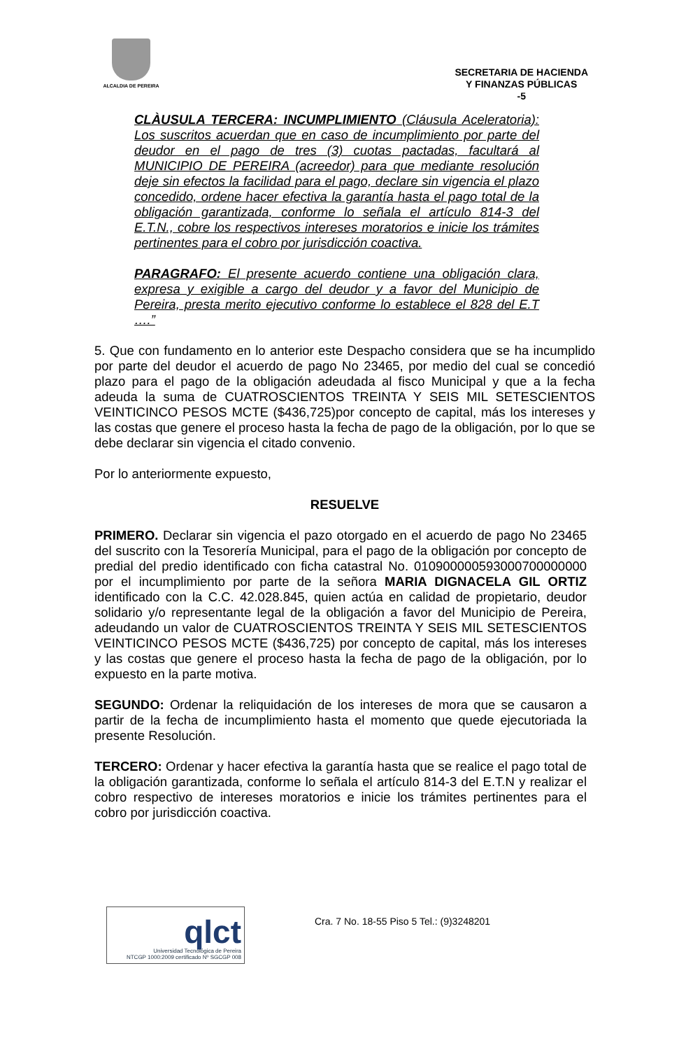ALCALDIA DE PEREIRA
SECRETARIA DE HACIENDA
Y FINANZAS PÚBLICAS
-5
CLÀUSULA TERCERA: INCUMPLIMIENTO (Cláusula Aceleratoria): Los suscritos acuerdan que en caso de incumplimiento por parte del deudor en el pago de tres (3) cuotas pactadas, facultará al MUNICIPIO DE PEREIRA (acreedor) para que mediante resolución deje sin efectos la facilidad para el pago, declare sin vigencia el plazo concedido, ordene hacer efectiva la garantía hasta el pago total de la obligación garantizada, conforme lo señala el artículo 814-3 del E.T.N., cobre los respectivos intereses moratorios e inicie los trámites pertinentes para el cobro por jurisdicción coactiva.
PARAGRAFO: El presente acuerdo contiene una obligación clara, expresa y exigible a cargo del deudor y a favor del Municipio de Pereira, presta merito ejecutivo conforme lo establece el 828 del E.T ….”
5. Que con fundamento en lo anterior este Despacho considera que se ha incumplido por parte del deudor el acuerdo de pago No 23465, por medio del cual se concedió plazo para el pago de la obligación adeudada al fisco Municipal y que a la fecha adeuda la suma de CUATROSCIENTOS TREINTA Y SEIS MIL SETESCIENTOS VEINTICINCO PESOS MCTE ($436,725)por concepto de capital, más los intereses y las costas que genere el proceso hasta la fecha de pago de la obligación, por lo que se debe declarar sin vigencia el citado convenio.
Por lo anteriormente expuesto,
RESUELVE
PRIMERO. Declarar sin vigencia el pazo otorgado en el acuerdo de pago No 23465 del suscrito con la Tesorería Municipal, para el pago de la obligación por concepto de predial del predio identificado con ficha catastral No. 010900000593000700000000 por el incumplimiento por parte de la señora MARIA DIGNACELA GIL ORTIZ identificado con la C.C. 42.028.845, quien actúa en calidad de propietario, deudor solidario y/o representante legal de la obligación a favor del Municipio de Pereira, adeudando un valor de CUATROSCIENTOS TREINTA Y SEIS MIL SETESCIENTOS VEINTICINCO PESOS MCTE ($436,725) por concepto de capital, más los intereses y las costas que genere el proceso hasta la fecha de pago de la obligación, por lo expuesto en la parte motiva.
SEGUNDO: Ordenar la reliquidación de los intereses de mora que se causaron a partir de la fecha de incumplimiento hasta el momento que quede ejecutoriada la presente Resolución.
TERCERO: Ordenar y hacer efectiva la garantía hasta que se realice el pago total de la obligación garantizada, conforme lo señala el artículo 814-3 del E.T.N y realizar el cobro respectivo de intereses moratorios e inicie los trámites pertinentes para el cobro por jurisdicción coactiva.
qlct
Universidad Tecnológica de Pereira
NTCGP 1000:2009 certificado Nº SGCGP 008
Cra. 7 No. 18-55 Piso 5 Tel.: (9)3248201